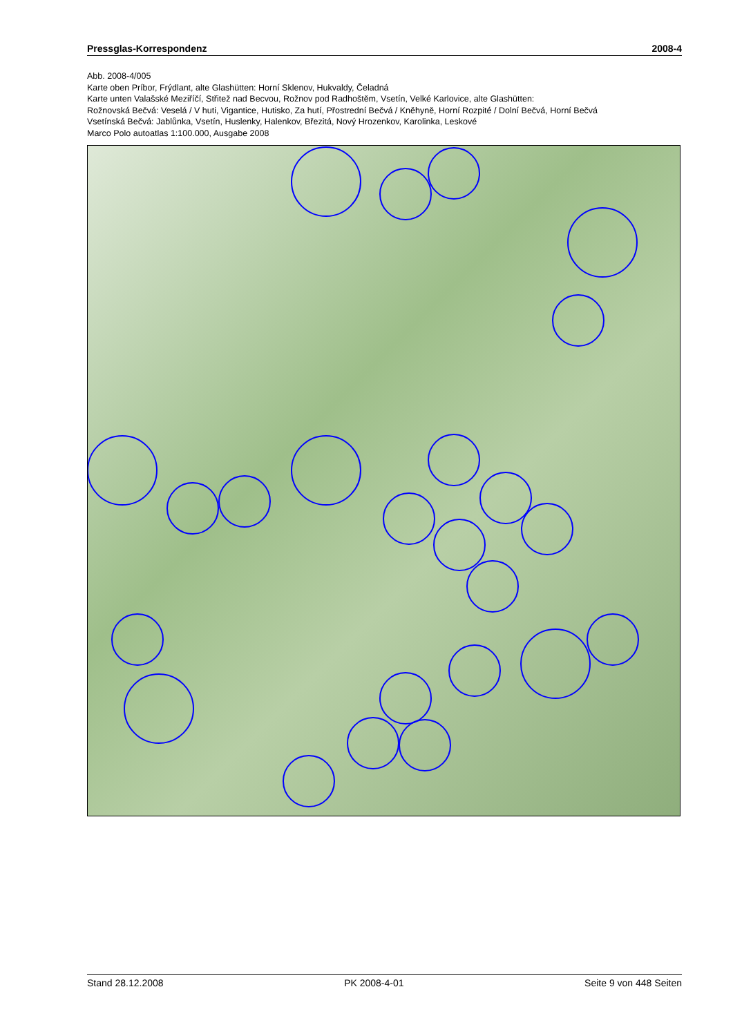Pressglas-Korrespondenz 2008-4
Abb. 2008-4/005
Karte oben Príbor, Frýdlant, alte Glashütten: Horní Sklenov, Hukvaldy, Čeladná
Karte unten Valašské Meziříčí, Střitež nad Becvou, Rožnov pod Radhoštěm, Vsetín, Velké Karlovice, alte Glashütten:
Rožnovská Bečvá: Veselá / V huti, Vigantice, Hutisko, Za hutí, Přostrední Bečvá / Kněhyně, Horní Rozpité / Dolní Bečvá, Horní Bečvá
Vsetínská Bečvá: Jablůnka, Vsetín, Huslenky, Halenkov, Březitá, Nový Hrozenkov, Karolinka, Leskové
Marco Polo autoatlas 1:100.000, Ausgabe 2008
Stand 28.12.2008 PK 2008-4-01 Seite 9 von 448 Seiten